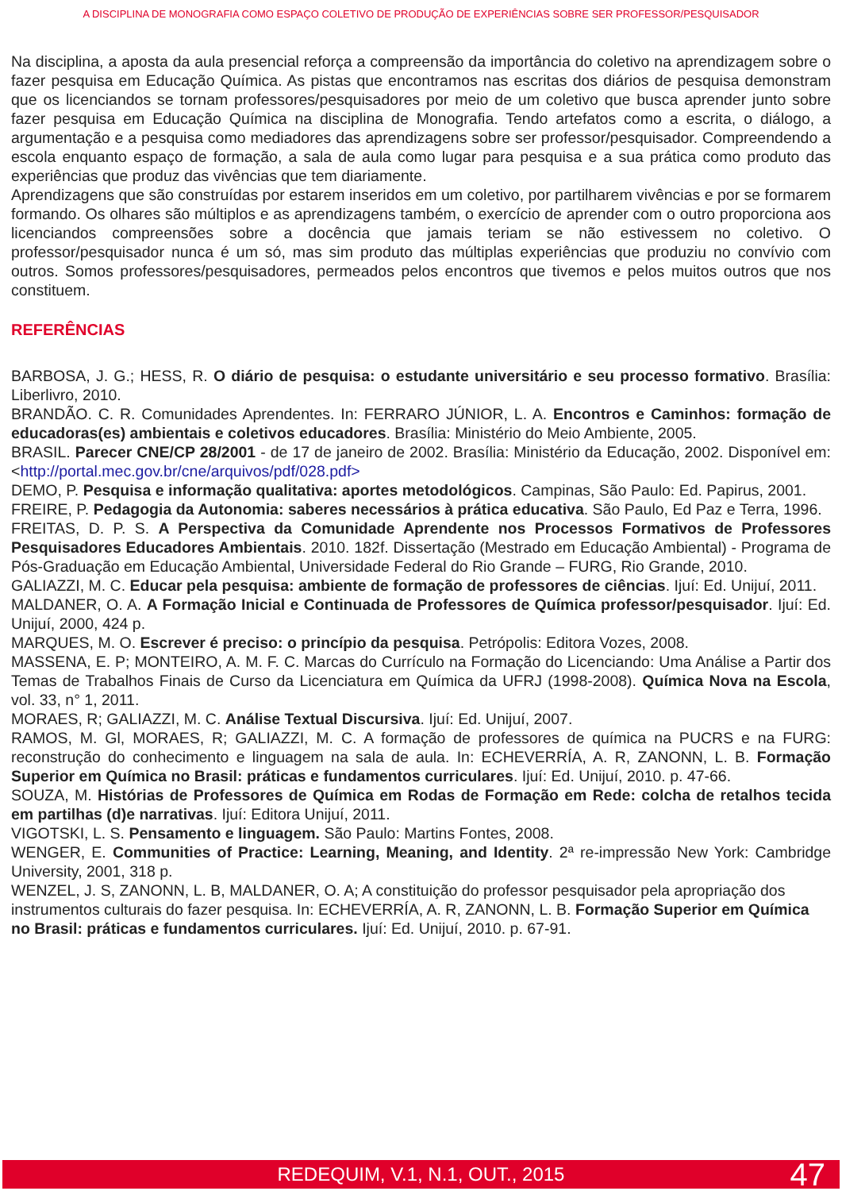A DISCIPLINA DE MONOGRAFIA COMO ESPAÇO COLETIVO DE PRODUÇÃO DE EXPERIÊNCIAS SOBRE SER PROFESSOR/PESQUISADOR
Na disciplina, a aposta da aula presencial reforça a compreensão da importância do coletivo na aprendizagem sobre o fazer pesquisa em Educação Química. As pistas que encontramos nas escritas dos diários de pesquisa demonstram que os licenciandos se tornam professores/pesquisadores por meio de um coletivo que busca aprender junto sobre fazer pesquisa em Educação Química na disciplina de Monografia. Tendo artefatos como a escrita, o diálogo, a argumentação e a pesquisa como mediadores das aprendizagens sobre ser professor/pesquisador. Compreendendo a escola enquanto espaço de formação, a sala de aula como lugar para pesquisa e a sua prática como produto das experiências que produz das vivências que tem diariamente.
Aprendizagens que são construídas por estarem inseridos em um coletivo, por partilharem vivências e por se formarem formando. Os olhares são múltiplos e as aprendizagens também, o exercício de aprender com o outro proporciona aos licenciandos compreensões sobre a docência que jamais teriam se não estivessem no coletivo. O professor/pesquisador nunca é um só, mas sim produto das múltiplas experiências que produziu no convívio com outros. Somos professores/pesquisadores, permeados pelos encontros que tivemos e pelos muitos outros que nos constituem.
REFERÊNCIAS
BARBOSA, J. G.; HESS, R. O diário de pesquisa: o estudante universitário e seu processo formativo. Brasília: Liberlivro, 2010.
BRANDÃO. C. R. Comunidades Aprendentes. In: FERRARO JÚNIOR, L. A. Encontros e Caminhos: formação de educadoras(es) ambientais e coletivos educadores. Brasília: Ministério do Meio Ambiente, 2005.
BRASIL. Parecer CNE/CP 28/2001 - de 17 de janeiro de 2002. Brasília: Ministério da Educação, 2002. Disponível em: <http://portal.mec.gov.br/cne/arquivos/pdf/028.pdf>
DEMO, P. Pesquisa e informação qualitativa: aportes metodológicos. Campinas, São Paulo: Ed. Papirus, 2001.
FREIRE, P. Pedagogia da Autonomia: saberes necessários à prática educativa. São Paulo, Ed Paz e Terra, 1996.
FREITAS, D. P. S. A Perspectiva da Comunidade Aprendente nos Processos Formativos de Professores Pesquisadores Educadores Ambientais. 2010. 182f. Dissertação (Mestrado em Educação Ambiental) - Programa de Pós-Graduação em Educação Ambiental, Universidade Federal do Rio Grande – FURG, Rio Grande, 2010.
GALIAZZI, M. C. Educar pela pesquisa: ambiente de formação de professores de ciências. Ijuí: Ed. Unijuí, 2011.
MALDANER, O. A. A Formação Inicial e Continuada de Professores de Química professor/pesquisador. Ijuí: Ed. Unijuí, 2000, 424 p.
MARQUES, M. O. Escrever é preciso: o princípio da pesquisa. Petrópolis: Editora Vozes, 2008.
MASSENA, E. P; MONTEIRO, A. M. F. C. Marcas do Currículo na Formação do Licenciando: Uma Análise a Partir dos Temas de Trabalhos Finais de Curso da Licenciatura em Química da UFRJ (1998-2008). Química Nova na Escola, vol. 33, n° 1, 2011.
MORAES, R; GALIAZZI, M. C. Análise Textual Discursiva. Ijuí: Ed. Unijuí, 2007.
RAMOS, M. Gl, MORAES, R; GALIAZZI, M. C. A formação de professores de química na PUCRS e na FURG: reconstrução do conhecimento e linguagem na sala de aula. In: ECHEVERRÍA, A. R, ZANONN, L. B. Formação Superior em Química no Brasil: práticas e fundamentos curriculares. Ijuí: Ed. Unijuí, 2010. p. 47-66.
SOUZA, M. Histórias de Professores de Química em Rodas de Formação em Rede: colcha de retalhos tecida em partilhas (d)e narrativas. Ijuí: Editora Unijuí, 2011.
VIGOTSKI, L. S. Pensamento e linguagem. São Paulo: Martins Fontes, 2008.
WENGER, E. Communities of Practice: Learning, Meaning, and Identity. 2ª re-impressão New York: Cambridge University, 2001, 318 p.
WENZEL, J. S, ZANONN, L. B, MALDANER, O. A; A constituição do professor pesquisador pela apropriação dos instrumentos culturais do fazer pesquisa. In: ECHEVERRÍA, A. R, ZANONN, L. B. Formação Superior em Química no Brasil: práticas e fundamentos curriculares. Ijuí: Ed. Unijuí, 2010. p. 67-91.
REDEQUIM, V.1, N.1, OUT., 2015 47